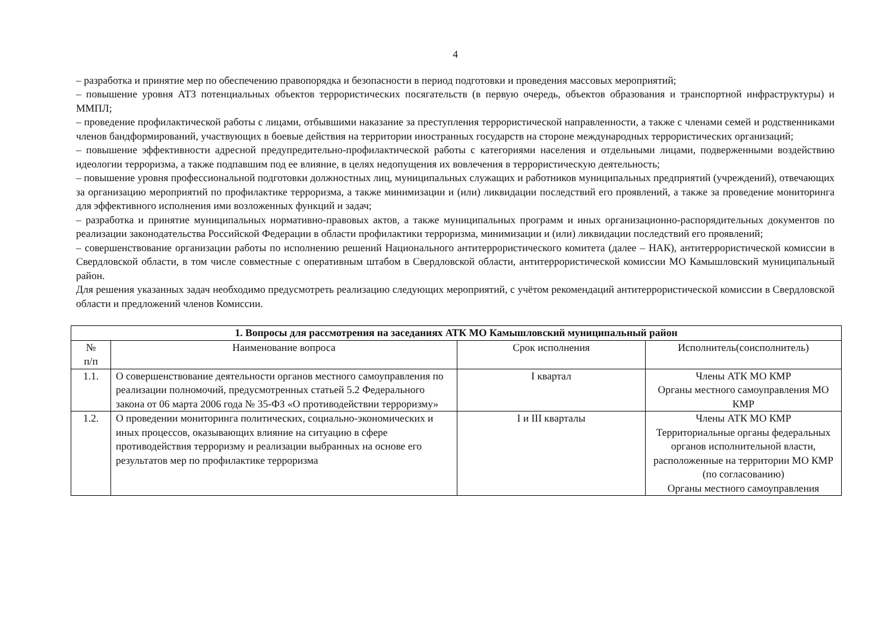4
– разработка и принятие мер по обеспечению правопорядка и безопасности в период подготовки и проведения массовых мероприятий;
– повышение уровня АТЗ потенциальных объектов террористических посягательств (в первую очередь, объектов образования и транспортной инфраструктуры) и ММПЛ;
– проведение профилактической работы с лицами, отбывшими наказание за преступления террористической направленности, а также с членами семей и родственниками членов бандформирований, участвующих в боевые действия на территории иностранных государств на стороне международных террористических организаций;
– повышение эффективности адресной предупредительно-профилактической работы с категориями населения и отдельными лицами, подверженными воздействию идеологии терроризма, а также подпавшим под ее влияние, в целях недопущения их вовлечения в террористическую деятельность;
– повышение уровня профессиональной подготовки должностных лиц, муниципальных служащих и работников муниципальных предприятий (учреждений), отвечающих за организацию мероприятий по профилактике терроризма, а также минимизации и (или) ликвидации последствий его проявлений, а также за проведение мониторинга для эффективного исполнения ими возложенных функций и задач;
– разработка и принятие муниципальных нормативно-правовых актов, а также муниципальных программ и иных организационно-распорядительных документов по реализации законодательства Российской Федерации в области профилактики терроризма, минимизации и (или) ликвидации последствий его проявлений;
– совершенствование организации работы по исполнению решений Национального антитеррористического комитета (далее – НАК), антитеррористической комиссии в Свердловской области, в том числе совместные с оперативным штабом в Свердловской области, антитеррористической комиссии МО Камышловский муниципальный район.
Для решения указанных задач необходимо предусмотреть реализацию следующих мероприятий, с учётом рекомендаций антитеррористической комиссии в Свердловской области и предложений членов Комиссии.
| 1. Вопросы для рассмотрения на заседаниях АТК МО Камышловский муниципальный район | | | |
| --- | --- | --- | --- |
| № п/п | Наименование вопроса | Срок исполнения | Исполнитель(соисполнитель) |
| 1.1. | О совершенствование деятельности органов местного самоуправления по реализации полномочий, предусмотренных статьей 5.2 Федерального закона от 06 марта 2006 года № 35-ФЗ «О противодействии терроризму» | I квартал | Члены АТК МО КМР Органы местного самоуправления МО КМР |
| 1.2. | О проведении мониторинга политических, социально-экономических и иных процессов, оказывающих влияние на ситуацию в сфере противодействия терроризму и реализации выбранных на основе его результатов мер по профилактике терроризма | I и III кварталы | Члены АТК МО КМР Территориальные органы федеральных органов исполнительной власти, расположенные на территории МО КМР (по согласованию) Органы местного самоуправления |